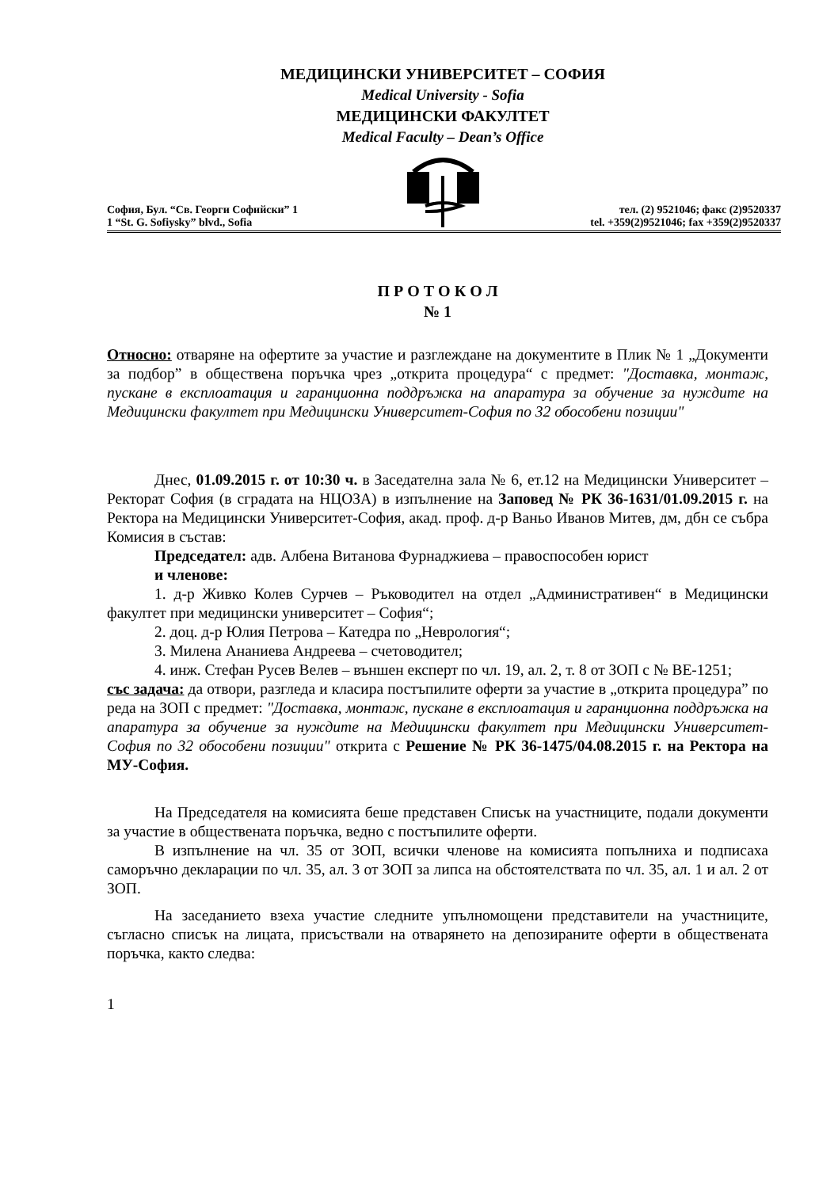МЕДИЦИНСКИ УНИВЕРСИТЕТ – СОФИЯ
Medical University - Sofia
МЕДИЦИНСКИ ФАКУЛТЕТ
Medical Faculty – Dean’s Office
София, Бул. “Св. Георги Софийски” 1
1 “St. G. Sofiysky” blvd., Sofia
тел. (2) 9521046; факс (2)9520337
tel. +359(2)9521046; fax +359(2)9520337
П Р О Т О К О Л
№ 1
Относно: отваряне на офертите за участие и разглеждане на документите в Плик № 1 „Документи за подбор” в обществена поръчка чрез „открита процедура“ с предмет: "Доставка, монтаж, пускане в експлоатация и гаранционна поддръжка на апаратура за обучение за нуждите на Медицински факултет при Медицински Университет-София по 32 обособени позиции"
Днес, 01.09.2015 г. от 10:30 ч. в Заседателна зала № 6, ет.12 на Медицински Университет – Ректорат София (в сградата на НЦОЗА) в изпълнение на Заповед № РК 36-1631/01.09.2015 г. на Ректора на Медицински Университет-София, акад. проф. д-р Ваньо Иванов Митев, дм, дбн се събра Комисия в състав:
Председател: адв. Албена Витанова Фурнаджиева – правоспособен юрист
и членове:
1. д-р Живко Колев Сурчев – Ръководител на отдел „Административен“ в Медицински факултет при медицински университет – София“;
2. доц. д-р Юлия Петрова – Катедра по „Неврология“;
3. Милена Ананиева Андреева – счетоводител;
4. инж. Стефан Русев Велев – външен експерт по чл. 19, ал. 2, т. 8 от ЗОП с № ВЕ-1251;
със задача: да отвори, разгледа и класира постъпилите оферти за участие в „открита процедура” по реда на ЗОП с предмет: "Доставка, монтаж, пускане в експлоатация и гаранционна поддръжка на апаратура за обучение за нуждите на Медицински факултет при Медицински Университет-София по 32 обособени позиции" открита с Решение № РК 36-1475/04.08.2015 г. на Ректора на МУ-София.
На Председателя на комисията беше представен Списък на участниците, подали документи за участие в обществената поръчка, ведно с постъпилите оферти.
В изпълнение на чл. 35 от ЗОП, всички членове на комисията попълниха и подписаха саморъчно декларации по чл. 35, ал. 3 от ЗОП за липса на обстоятелствата по чл. 35, ал. 1 и ал. 2 от ЗОП.
На заседанието взеха участие следните упълномощени представители на участниците, съгласно списък на лицата, присъствали на отварянето на депозираните оферти в обществената поръчка, както следва:
1